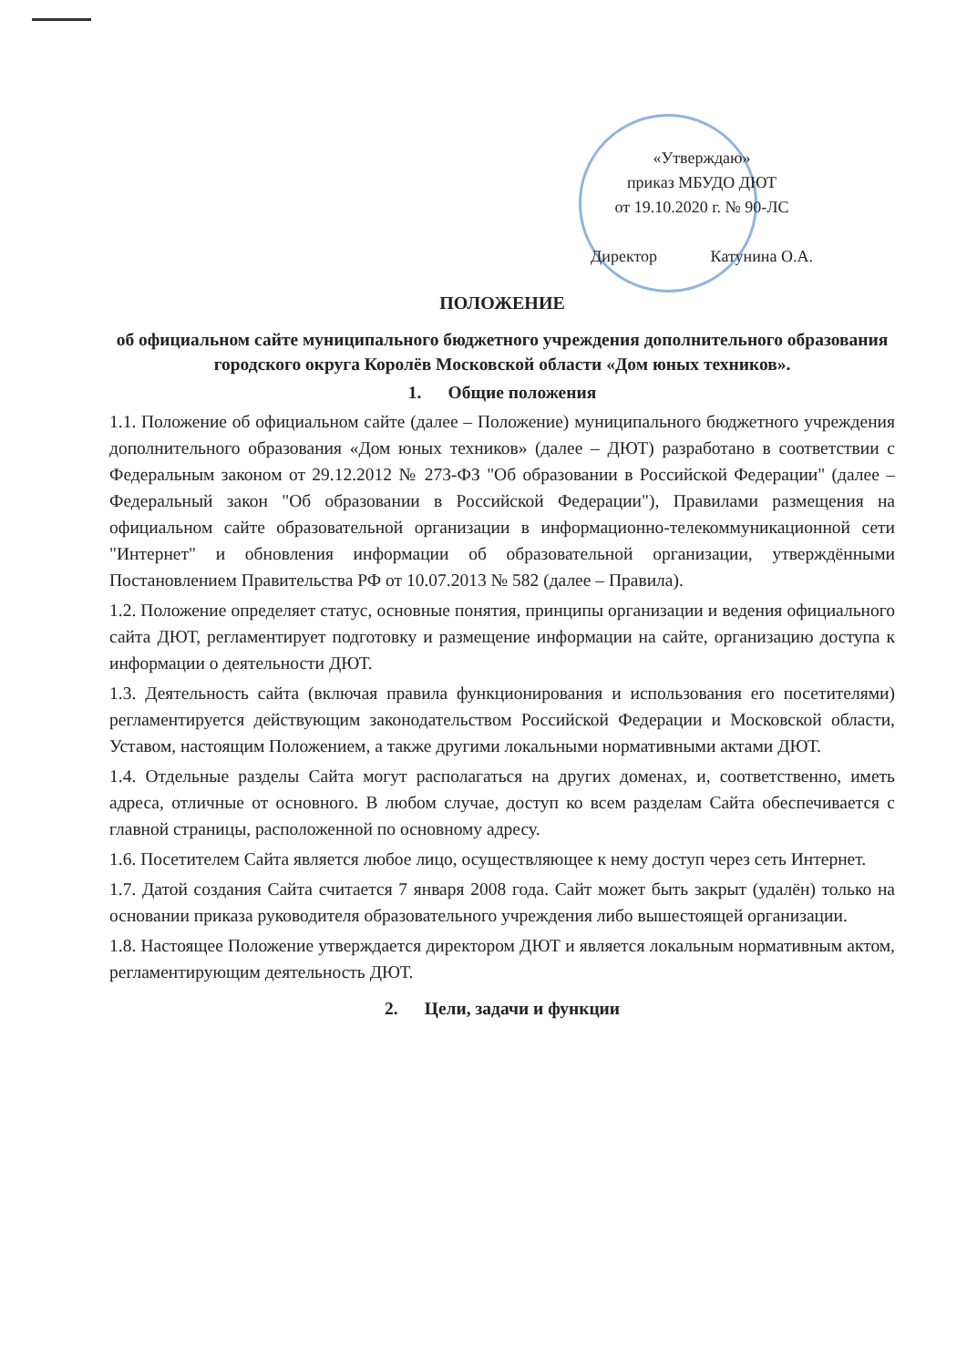«Утверждаю»
приказ МБУДО ДЮТ
от 19.10.2020 г. № 90-ЛС
Директор Катунина О.А.
ПОЛОЖЕНИЕ
об официальном сайте муниципального бюджетного учреждения дополнительного образования городского округа Королёв Московской области «Дом юных техников».
1. Общие положения
1.1. Положение об официальном сайте (далее – Положение) муниципального бюджетного учреждения дополнительного образования «Дом юных техников» (далее – ДЮТ) разработано в соответствии с Федеральным законом от 29.12.2012 № 273-ФЗ "Об образовании в Российской Федерации" (далее – Федеральный закон "Об образовании в Российской Федерации"), Правилами размещения на официальном сайте образовательной организации в информационно-телекоммуникационной сети "Интернет" и обновления информации об образовательной организации, утверждёнными Постановлением Правительства РФ от 10.07.2013 № 582 (далее – Правила).
1.2. Положение определяет статус, основные понятия, принципы организации и ведения официального сайта ДЮТ, регламентирует подготовку и размещение информации на сайте, организацию доступа к информации о деятельности ДЮТ.
1.3. Деятельность сайта (включая правила функционирования и использования его посетителями) регламентируется действующим законодательством Российской Федерации и Московской области, Уставом, настоящим Положением, а также другими локальными нормативными актами ДЮТ.
1.4. Отдельные разделы Сайта могут располагаться на других доменах, и, соответственно, иметь адреса, отличные от основного. В любом случае, доступ ко всем разделам Сайта обеспечивается с главной страницы, расположенной по основному адресу.
1.6. Посетителем Сайта является любое лицо, осуществляющее к нему доступ через сеть Интернет.
1.7. Датой создания Сайта считается 7 января 2008 года. Сайт может быть закрыт (удалён) только на основании приказа руководителя образовательного учреждения либо вышестоящей организации.
1.8. Настоящее Положение утверждается директором ДЮТ и является локальным нормативным актом, регламентирующим деятельность ДЮТ.
2. Цели, задачи и функции